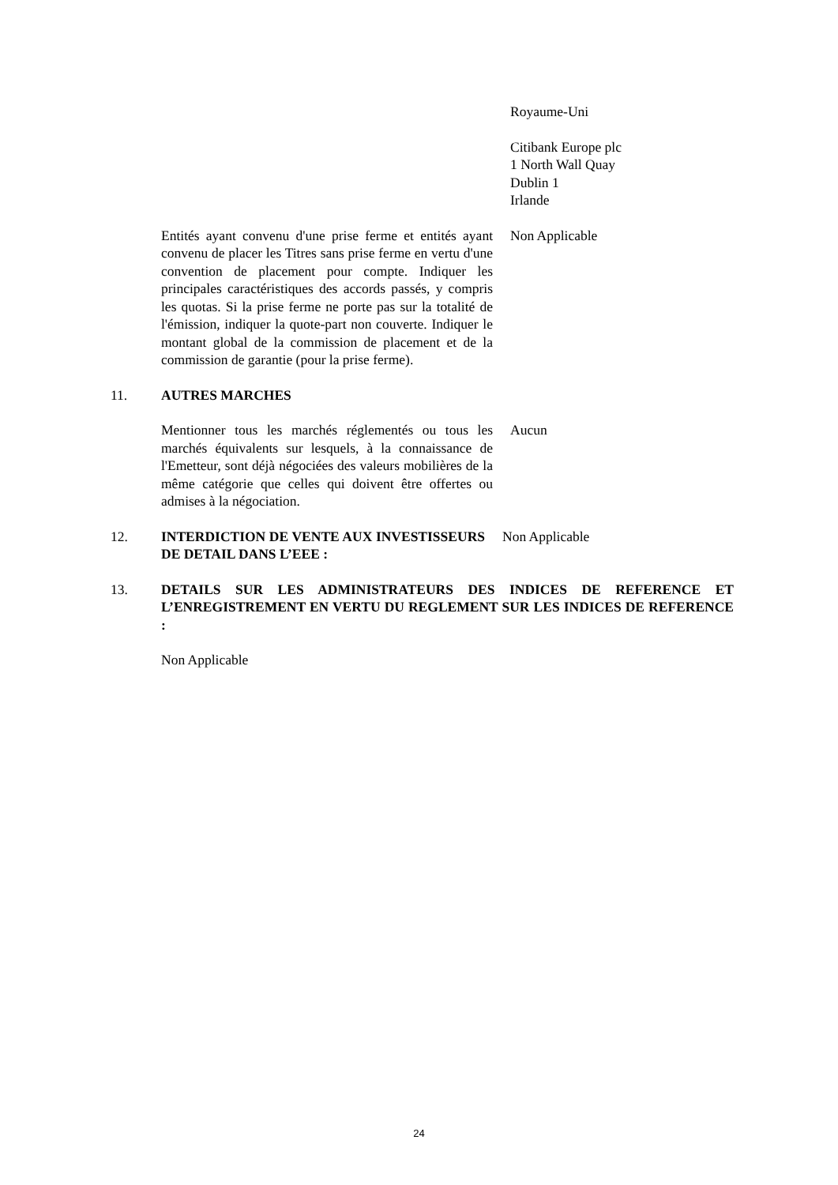Royaume-Uni
Citibank Europe plc
1 North Wall Quay
Dublin 1
Irlande
Entités ayant convenu d'une prise ferme et entités ayant convenu de placer les Titres sans prise ferme en vertu d'une convention de placement pour compte. Indiquer les principales caractéristiques des accords passés, y compris les quotas. Si la prise ferme ne porte pas sur la totalité de l'émission, indiquer la quote-part non couverte. Indiquer le montant global de la commission de placement et de la commission de garantie (pour la prise ferme).
Non Applicable
11. AUTRES MARCHES
Mentionner tous les marchés réglementés ou tous les marchés équivalents sur lesquels, à la connaissance de l'Emetteur, sont déjà négociées des valeurs mobilières de la même catégorie que celles qui doivent être offertes ou admises à la négociation.
Aucun
12. INTERDICTION DE VENTE AUX INVESTISSEURS DE DETAIL DANS L’EEE :
Non Applicable
13. DETAILS SUR LES ADMINISTRATEURS DES INDICES DE REFERENCE ET L’ENREGISTREMENT EN VERTU DU REGLEMENT SUR LES INDICES DE REFERENCE :
Non Applicable
24